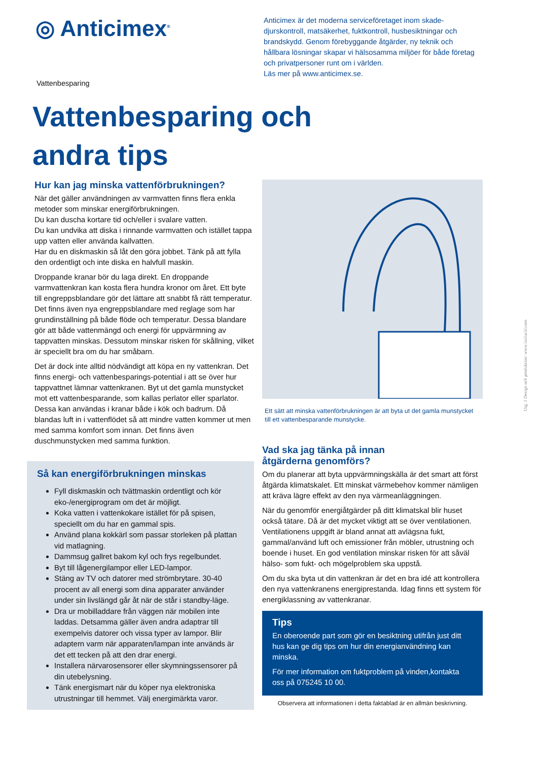◎ Anticimex<sup>®</sup>
Anticimex är det moderna serviceföretaget inom skade-djurskontroll, matsäkerhet, fuktkontroll, husbesiktningar och brandskydd. Genom förebyggande åtgärder, ny teknik och hållbara lösningar skapar vi hälsosamma miljöer för både företag och privatpersoner runt om i världen.
Läs mer på www.anticimex.se.
Vattenbesparing
Vattenbesparing och
andra tips
Hur kan jag minska vattenförbrukningen?
När det gäller användningen av varmvatten finns flera enkla metoder som minskar energiförbrukningen.
Du kan duscha kortare tid och/eller i svalare vatten.
Du kan undvika att diska i rinnande varmvatten och istället tappa upp vatten eller använda kallvatten.
Har du en diskmaskin så låt den göra jobbet. Tänk på att fylla den ordentligt och inte diska en halvfull maskin.
Droppande kranar bör du laga direkt. En droppande varmvattenkran kan kosta flera hundra kronor om året. Ett byte till engreppsblandare gör det lättare att snabbt få rätt temperatur. Det finns även nya engreppsblandare med reglage som har grundinställning på både flöde och temperatur. Dessa blandare gör att både vattenmängd och energi för uppvärmning av tappvatten minskas. Dessutom minskar risken för skållning, vilket är speciellt bra om du har småbarn.
Det är dock inte alltid nödvändigt att köpa en ny vattenkran. Det finns energi- och vattenbesparings-potential i att se över hur tappvattnet lämnar vattenkranen. Byt ut det gamla munstycket mot ett vattenbesparande, som kallas perlator eller sparlator. Dessa kan användas i kranar både i kök och badrum. Då blandas luft in i vattenflödet så att mindre vatten kommer ut men med samma komfort som innan. Det finns även duschmunstycken med samma funktion.
Så kan energiförbrukningen minskas
Fyll diskmaskin och tvättmaskin ordentligt och kör eko-/energiprogram om det är möjligt.
Koka vatten i vattenkokare istället för på spisen, speciellt om du har en gammal spis.
Använd plana kokkärl som passar storleken på plattan vid matlagning.
Dammsug gallret bakom kyl och frys regelbundet.
Byt till lågenergilampor eller LED-lampor.
Stäng av TV och datorer med strömbrytare. 30-40 procent av all energi som dina apparater använder under sin livslängd går åt när de står i standby-läge.
Dra ur mobilladdare från väggen när mobilen inte laddas. Detsamma gäller även andra adaptrar till exempelvis datorer och vissa typer av lampor. Blir adaptern varm när apparaten/lampan inte används är det ett tecken på att den drar energi.
Installera närvarosensorer eller skymningssensorer på din utebelysning.
Tänk energismart när du köper nya elektroniska utrustningar till hemmet. Välj energimärkta varor.
Ett sätt att minska vattenförbrukningen är att byta ut det gamla munstycket till ett vattenbesparande munstycke.
Vad ska jag tänka på innan
åtgärderna genomförs?
Om du planerar att byta uppvärmningskälla är det smart att först åtgärda klimatskalet. Ett minskat värmebehov kommer nämligen att kräva lägre effekt av den nya värmeanläggningen.
När du genomför energiåtgärder på ditt klimatskal blir huset också tätare. Då är det mycket viktigt att se över ventilationen. Ventilationens uppgift är bland annat att avlägsna fukt, gammal/använd luft och emissioner från möbler, utrustning och boende i huset. En god ventilation minskar risken för att såväl hälso- som fukt- och mögelproblem ska uppstå.
Om du ska byta ut din vattenkran är det en bra idé att kontrollera den nya vattenkranens energiprestanda. Idag finns ett system för energiklassning av vattenkranar.
Tips
En oberoende part som gör en besiktning utifrån just ditt hus kan ge dig tips om hur din energianvändning kan minska.
För mer information om fuktproblem på vinden,kontakta oss på 075245 10 00.
Observera att informationen i detta faktablad är en allmän beskrivning.
Utg. 1 Design och produktion: www.luxlucid.com